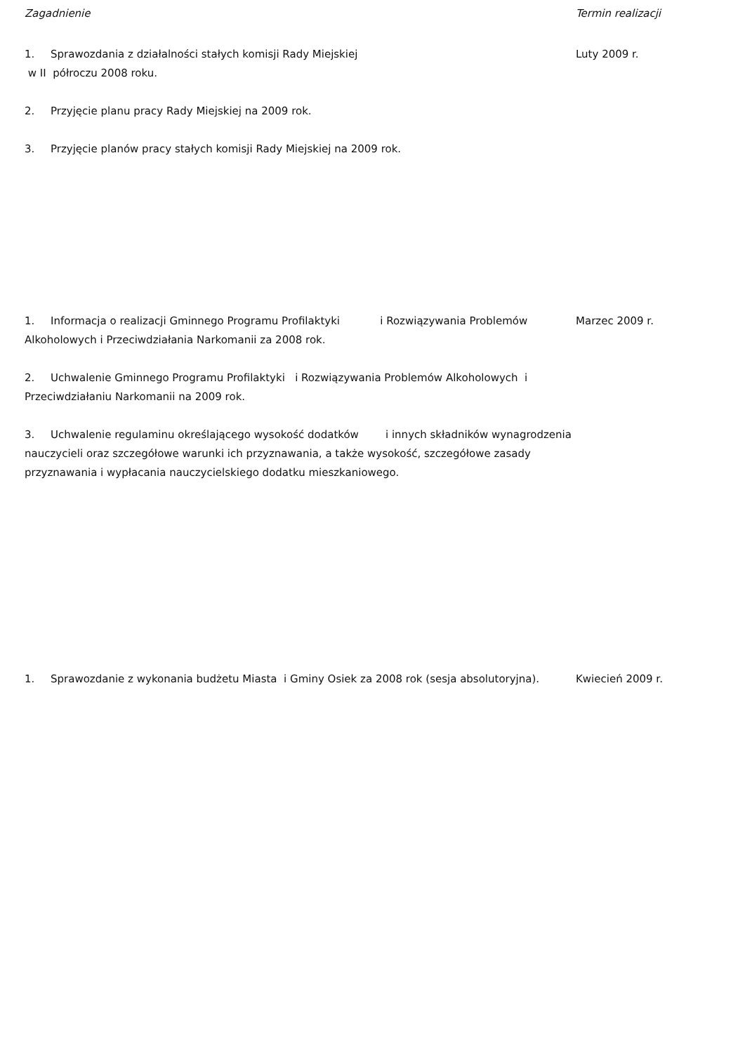| Zagadnienie | Termin realizacji |
| --- | --- |
| 1. Sprawozdania z działalności stałych komisji Rady Miejskiej w II półroczu 2008 roku. 2. Przyjęcie planu pracy Rady Miejskiej na 2009 rok. 3. Przyjęcie planów pracy stałych komisji Rady Miejskiej na 2009 rok. | Luty 2009 r. |
| 1. Informacja o realizacji Gminnego Programu Profilaktyki i Rozwiązywania Problemów Alkoholowych i Przeciwdziałania Narkomanii za 2008 rok. 2. Uchwalenie Gminnego Programu Profilaktyki i Rozwiązywania Problemów Alkoholowych i Przeciwdziałaniu Narkomanii na 2009 rok. 3. Uchwalenie regulaminu określającego wysokość dodatków i innych składników wynagrodzenia nauczycieli oraz szczegółowe warunki ich przyznawania, a także wysokość, szczegółowe zasady przyznawania i wypłacania nauczycielskiego dodatku mieszkaniowego. | Marzec 2009 r. |
| 1. Sprawozdanie z wykonania budżetu Miasta i Gminy Osiek za 2008 rok (sesja absolutoryjna). | Kwiecień 2009 r. |